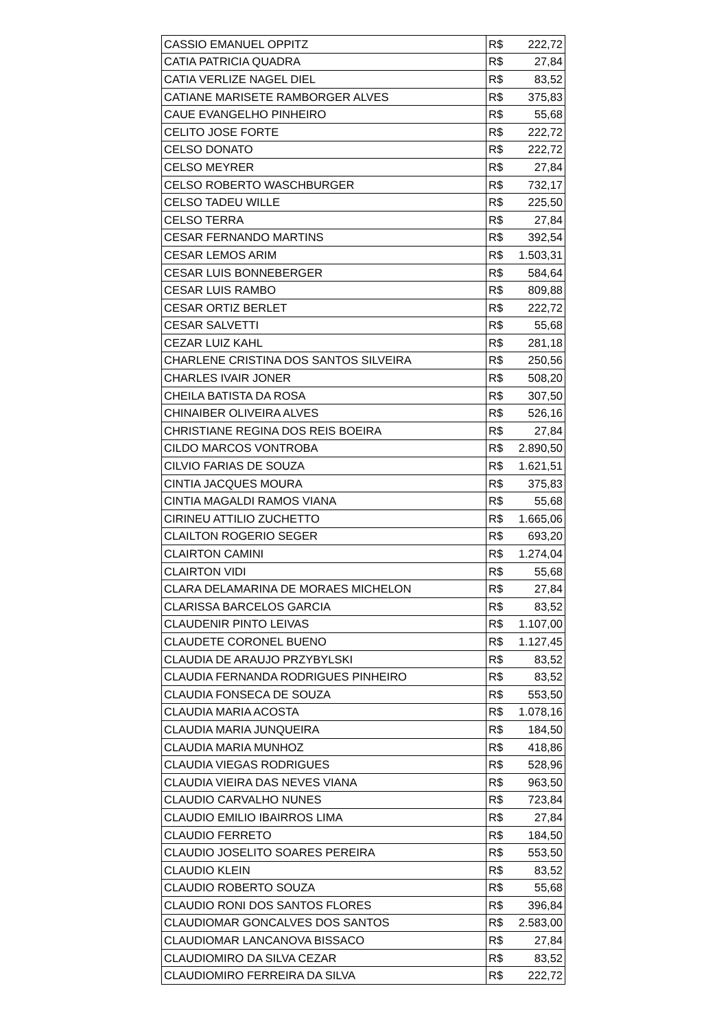| CASSIO EMANUEL OPPITZ | R$ 222,72 |
| CATIA PATRICIA QUADRA | R$ 27,84 |
| CATIA VERLIZE NAGEL DIEL | R$ 83,52 |
| CATIANE MARISETE RAMBORGER ALVES | R$ 375,83 |
| CAUE EVANGELHO PINHEIRO | R$ 55,68 |
| CELITO JOSE FORTE | R$ 222,72 |
| CELSO DONATO | R$ 222,72 |
| CELSO MEYRER | R$ 27,84 |
| CELSO ROBERTO WASCHBURGER | R$ 732,17 |
| CELSO TADEU WILLE | R$ 225,50 |
| CELSO TERRA | R$ 27,84 |
| CESAR FERNANDO MARTINS | R$ 392,54 |
| CESAR LEMOS ARIM | R$ 1.503,31 |
| CESAR LUIS BONNEBERGER | R$ 584,64 |
| CESAR LUIS RAMBO | R$ 809,88 |
| CESAR ORTIZ BERLET | R$ 222,72 |
| CESAR SALVETTI | R$ 55,68 |
| CEZAR LUIZ KAHL | R$ 281,18 |
| CHARLENE CRISTINA DOS SANTOS SILVEIRA | R$ 250,56 |
| CHARLES IVAIR JONER | R$ 508,20 |
| CHEILA BATISTA DA ROSA | R$ 307,50 |
| CHINAIBER OLIVEIRA ALVES | R$ 526,16 |
| CHRISTIANE REGINA DOS REIS BOEIRA | R$ 27,84 |
| CILDO MARCOS VONTROBA | R$ 2.890,50 |
| CILVIO FARIAS DE SOUZA | R$ 1.621,51 |
| CINTIA JACQUES MOURA | R$ 375,83 |
| CINTIA MAGALDI RAMOS VIANA | R$ 55,68 |
| CIRINEU ATTILIO ZUCHETTO | R$ 1.665,06 |
| CLAILTON ROGERIO SEGER | R$ 693,20 |
| CLAIRTON CAMINI | R$ 1.274,04 |
| CLAIRTON VIDI | R$ 55,68 |
| CLARA DELAMARINA DE MORAES MICHELON | R$ 27,84 |
| CLARISSA BARCELOS GARCIA | R$ 83,52 |
| CLAUDENIR PINTO LEIVAS | R$ 1.107,00 |
| CLAUDETE CORONEL BUENO | R$ 1.127,45 |
| CLAUDIA DE ARAUJO PRZYBYLSKI | R$ 83,52 |
| CLAUDIA FERNANDA RODRIGUES PINHEIRO | R$ 83,52 |
| CLAUDIA FONSECA DE SOUZA | R$ 553,50 |
| CLAUDIA MARIA ACOSTA | R$ 1.078,16 |
| CLAUDIA MARIA JUNQUEIRA | R$ 184,50 |
| CLAUDIA MARIA MUNHOZ | R$ 418,86 |
| CLAUDIA VIEGAS RODRIGUES | R$ 528,96 |
| CLAUDIA VIEIRA DAS NEVES VIANA | R$ 963,50 |
| CLAUDIO CARVALHO NUNES | R$ 723,84 |
| CLAUDIO EMILIO IBAIRROS LIMA | R$ 27,84 |
| CLAUDIO FERRETO | R$ 184,50 |
| CLAUDIO JOSELITO SOARES PEREIRA | R$ 553,50 |
| CLAUDIO KLEIN | R$ 83,52 |
| CLAUDIO ROBERTO SOUZA | R$ 55,68 |
| CLAUDIO RONI DOS SANTOS FLORES | R$ 396,84 |
| CLAUDIOMAR GONCALVES DOS SANTOS | R$ 2.583,00 |
| CLAUDIOMAR LANCANOVA BISSACO | R$ 27,84 |
| CLAUDIOMIRO DA SILVA CEZAR | R$ 83,52 |
| CLAUDIOMIRO FERREIRA DA SILVA | R$ 222,72 |